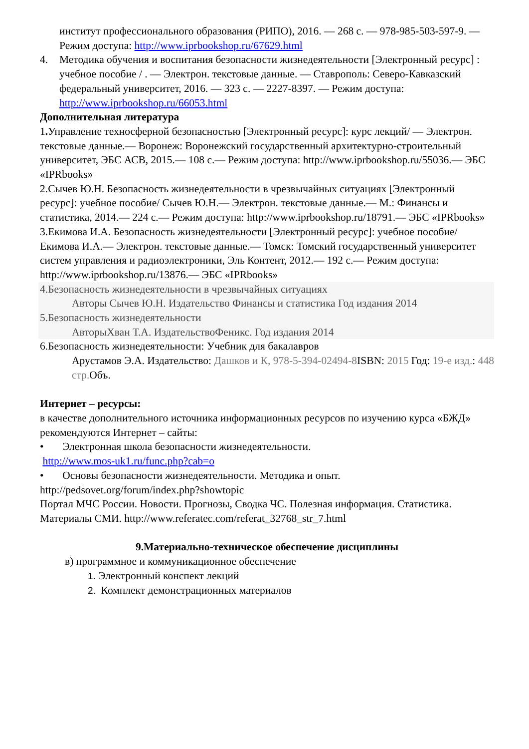институт профессионального образования (РИПО), 2016. — 268 c. — 978-985-503-597-9. — Режим доступа: http://www.iprbookshop.ru/67629.html
4. Методика обучения и воспитания безопасности жизнедеятельности [Электронный ресурс] : учебное пособие / . — Электрон. текстовые данные. — Ставрополь: Северо-Кавказский федеральный университет, 2016. — 323 c. — 2227-8397. — Режим доступа: http://www.iprbookshop.ru/66053.html
Дополнительная литература
1. Управление техносферной безопасностью [Электронный ресурс]: курс лекций/ — Электрон. текстовые данные.— Воронеж: Воронежский государственный архитектурно-строительный университет, ЭБС АСВ, 2015.— 108 c.— Режим доступа: http://www.iprbookshop.ru/55036.— ЭБС «IPRbooks»
2.Сычев Ю.Н. Безопасность жизнедеятельности в чрезвычайных ситуациях [Электронный ресурс]: учебное пособие/ Сычев Ю.Н.— Электрон. текстовые данные.— М.: Финансы и статистика, 2014.— 224 c.— Режим доступа: http://www.iprbookshop.ru/18791.— ЭБС «IPRbooks»
3.Екимова И.А. Безопасность жизнедеятельности [Электронный ресурс]: учебное пособие/ Екимова И.А.— Электрон. текстовые данные.— Томск: Томский государственный университет систем управления и радиоэлектроники, Эль Контент, 2012.— 192 c.— Режим доступа: http://www.iprbookshop.ru/13876.— ЭБС «IPRbooks»
4.Безопасность жизнедеятельности в чрезвычайных ситуациях
Авторы Сычев Ю.Н. Издательство Финансы и статистика Год издания 2014
5.Безопасность жизнедеятельности
АвторыХван Т.А. ИздательствоФеникс. Год издания 2014
6.Безопасность жизнедеятельности: Учебник для бакалавров
Арустамов Э.А. Издательство: Дашков и К, 978-5-394-02494-8 ISBN: 2015 Год: 19-е изд.: 448 стр. Объ.
Интернет – ресурсы:
в качестве дополнительного источника информационных ресурсов по изучению курса «БЖД» рекомендуются Интернет – сайты:
• Электронная школа безопасности жизнедеятельности.
http://www.mos-uk1.ru/func.php?cab=o
• Основы безопасности жизнедеятельности. Методика и опыт.
http://pedsovet.org/forum/index.php?showtopic
Портал МЧС России. Новости. Прогнозы, Сводка ЧС. Полезная информация. Статистика. Материалы СМИ. http://www.referatec.com/referat_32768_str_7.html
9.Материально-техническое обеспечение дисциплины
в) программное и коммуникационное обеспечение
1. Электронный конспект лекций
2. Комплект демонстрационных материалов